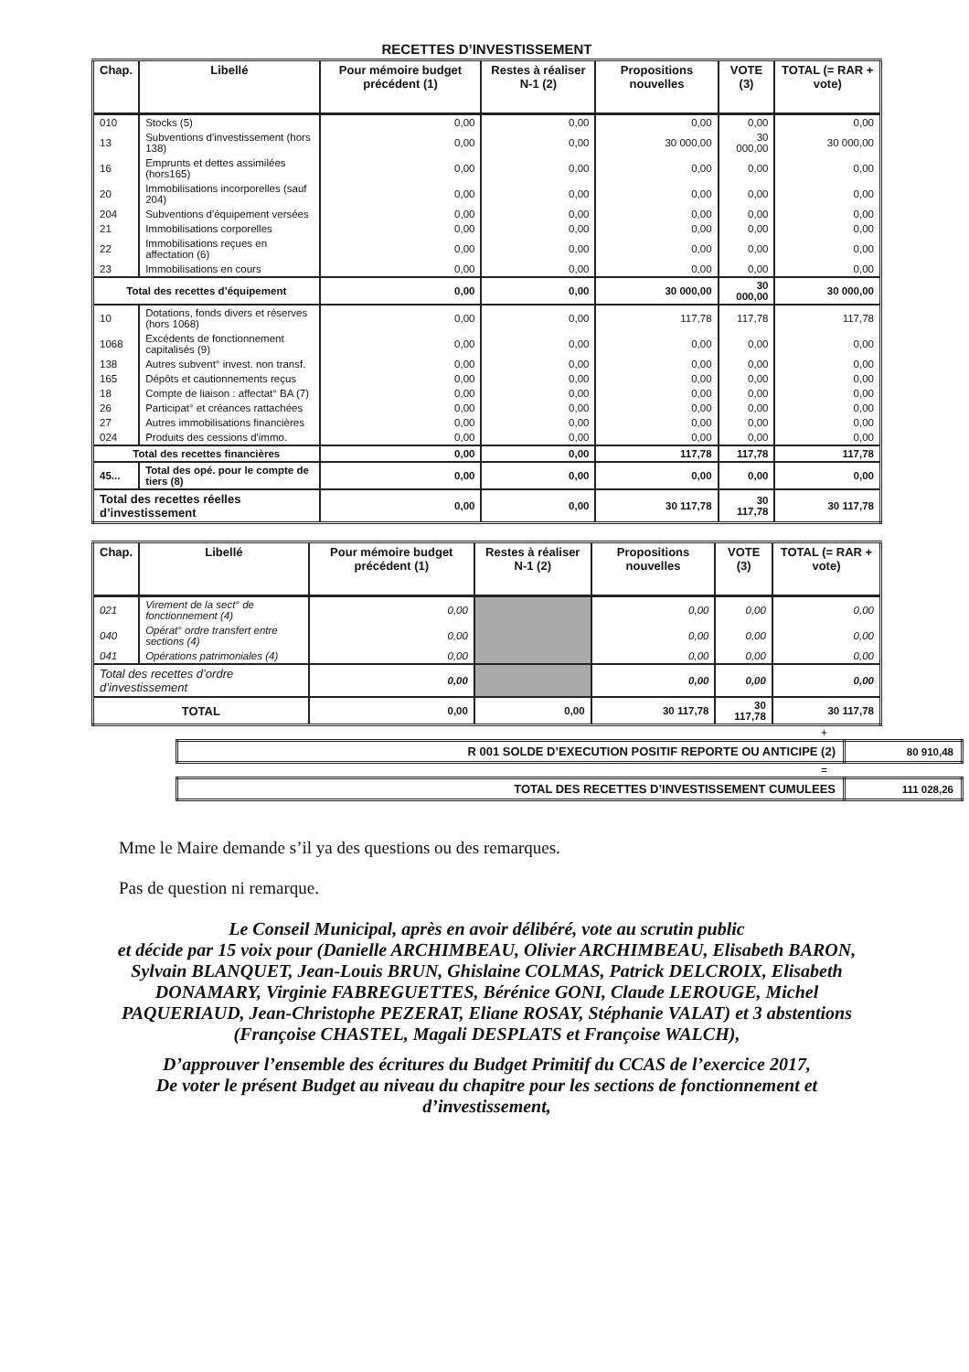RECETTES D’INVESTISSEMENT
| Chap. | Libellé | Pour mémoire budget précédent (1) | Restes à réaliser N-1 (2) | Propositions nouvelles | VOTE (3) | TOTAL (= RAR + vote) |
| --- | --- | --- | --- | --- | --- | --- |
| 010 | Stocks (5) | 0,00 | 0,00 | 0,00 | 0,00 | 0,00 |
| 13 | Subventions d'investissement (hors 138) | 0,00 | 0,00 | 30 000,00 | 30 000,00 | 30 000,00 |
| 16 | Emprunts et dettes assimilées (hors165) | 0,00 | 0,00 | 0,00 | 0,00 | 0,00 |
| 20 | Immobilisations incorporelles (sauf 204) | 0,00 | 0,00 | 0,00 | 0,00 | 0,00 |
| 204 | Subventions d'équipement versées | 0,00 | 0,00 | 0,00 | 0,00 | 0,00 |
| 21 | Immobilisations corporelles | 0,00 | 0,00 | 0,00 | 0,00 | 0,00 |
| 22 | Immobilisations reçues en affectation (6) | 0,00 | 0,00 | 0,00 | 0,00 | 0,00 |
| 23 | Immobilisations en cours | 0,00 | 0,00 | 0,00 | 0,00 | 0,00 |
| Total des recettes d’équipement | | 0,00 | 0,00 | 30 000,00 | 30 000,00 | 30 000,00 |
| 10 | Dotations, fonds divers et réserves (hors 1068) | 0,00 | 0,00 | 117,78 | 117,78 | 117,78 |
| 1068 | Excédents de fonctionnement capitalisés (9) | 0,00 | 0,00 | 0,00 | 0,00 | 0,00 |
| 138 | Autres subvent° invest. non transf. | 0,00 | 0,00 | 0,00 | 0,00 | 0,00 |
| 165 | Dépôts et cautionnements reçus | 0,00 | 0,00 | 0,00 | 0,00 | 0,00 |
| 18 | Compte de liaison : affectat° BA (7) | 0,00 | 0,00 | 0,00 | 0,00 | 0,00 |
| 26 | Participat° et créances rattachées | 0,00 | 0,00 | 0,00 | 0,00 | 0,00 |
| 27 | Autres immobilisations financières | 0,00 | 0,00 | 0,00 | 0,00 | 0,00 |
| 024 | Produits des cessions d'immo. | 0,00 | 0,00 | 0,00 | 0,00 | 0,00 |
| Total des recettes financières | | 0,00 | 0,00 | 117,78 | 117,78 | 117,78 |
| 45... | Total des opé. pour le compte de tiers (8) | 0,00 | 0,00 | 0,00 | 0,00 | 0,00 |
| Total des recettes réelles d’investissement | | 0,00 | 0,00 | 30 117,78 | 30 117,78 | 30 117,78 |
| Chap. | Libellé | Pour mémoire budget précédent (1) | Restes à réaliser N-1 (2) | Propositions nouvelles | VOTE (3) | TOTAL (= RAR + vote) |
| --- | --- | --- | --- | --- | --- | --- |
| 021 | Virement de la sect° de fonctionnement (4) | 0,00 | | 0,00 | 0,00 | 0,00 |
| 040 | Opérat° ordre transfert entre sections (4) | 0,00 | | 0,00 | 0,00 | 0,00 |
| 041 | Opérations patrimoniales (4) | 0,00 | | 0,00 | 0,00 | 0,00 |
| Total des recettes d’ordre d’investissement | | 0,00 | | 0,00 | 0,00 | 0,00 |
| TOTAL | | 0,00 | 0,00 | 30 117,78 | 30 117,78 | 30 117,78 |
+
| R 001 SOLDE D’EXECUTION POSITIF REPORTE OU ANTICIPE (2) | 80 910,48 |
=
| TOTAL DES RECETTES D’INVESTISSEMENT CUMULEES | 111 028,26 |
Mme le Maire demande s’il ya des questions ou des remarques.
Pas de question ni remarque.
Le Conseil Municipal, après en avoir délibéré, vote au scrutin public
et décide par 15 voix pour (Danielle ARCHIMBEAU, Olivier ARCHIMBEAU, Elisabeth BARON, Sylvain BLANQUET, Jean-Louis BRUN, Ghislaine COLMAS, Patrick DELCROIX, Elisabeth DONAMARY, Virginie FABREGUETTES, Bérénice GONI, Claude LEROUGE, Michel PAQUERIAUD, Jean-Christophe PEZERAT, Eliane ROSAY, Stéphanie VALAT) et 3 abstentions (Françoise CHASTEL, Magali DESPLATS et Françoise WALCH),
D’approuver l’ensemble des écritures du Budget Primitif du CCAS de l’exercice 2017,
De voter le présent Budget au niveau du chapitre pour les sections de fonctionnement et d’investissement,